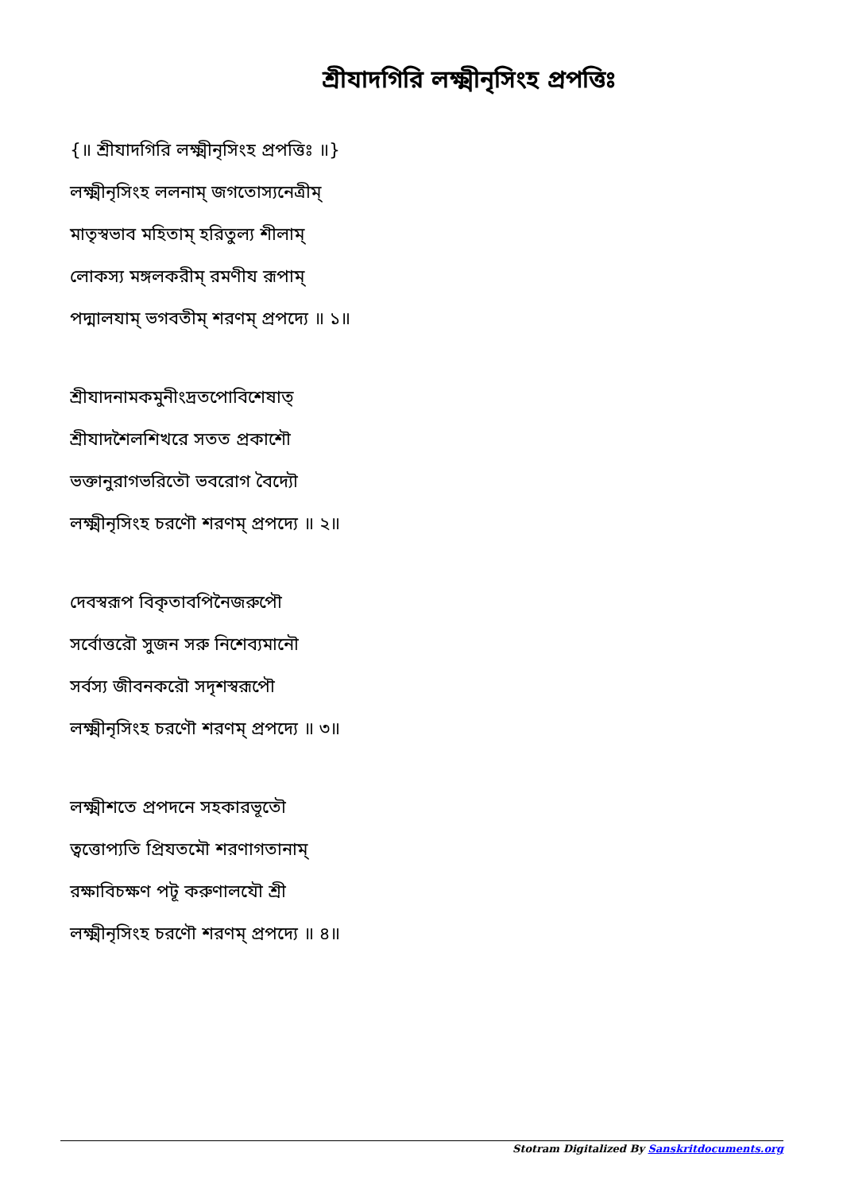শ্রীযাদগিরি লক্ষ্মীনৃসিংহ প্রপত্তিঃ
{॥ শ্রীযাদগিরি লক্ষ্মীনৃসিংহ প্রপত্তিঃ ॥}
লক্ষ্মীনৃসিংহ ললনাম্ জগতোস্যনেত্রীম্
মাতৃস্বভাব মহিতাম্ হরিতুল্য শীলাম্
লোকস্য মঙ্গলকরীম্ রমণীয রূপাম্
পদ্মালযাম্ ভগবতীম্ শরণম্ প্রপদ্যে ॥ ১॥
শ্রীযাদনামকমুনীংদ্রতপোবিশেষাত্
শ্রীযাদশৈলশিখরে সতত প্রকাশৌ
ভক্তানুরাগভরিতৌ ভবরোগ বৈদ্যৌ
লক্ষ্মীনৃসিংহ চরণৌ শরণম্ প্রপদ্যে ॥ ২॥
দেবস্বরূপ বিকৃতাবপিনৈজরুপৌ
সর্বোত্তরৌ সুজন সরু নিশেব্যমানৌ
সর্বস্য জীবনকরৌ সদৃশস্বরূপৌ
লক্ষ্মীনৃসিংহ চরণৌ শরণম্ প্রপদ্যে ॥ ৩॥
লক্ষ্মীশতে প্রপদনে সহকারভূতৌ
ত্বত্তোপ্যতি প্রিযতমৌ শরণাগতানাম্
রক্ষাবিচক্ষণ পটূ করুণালযৌ শ্রী
লক্ষ্মীনৃসিংহ চরণৌ শরণম্ প্রপদ্যে ॥ ৪॥
Stotram Digitalized By Sanskritdocuments.org